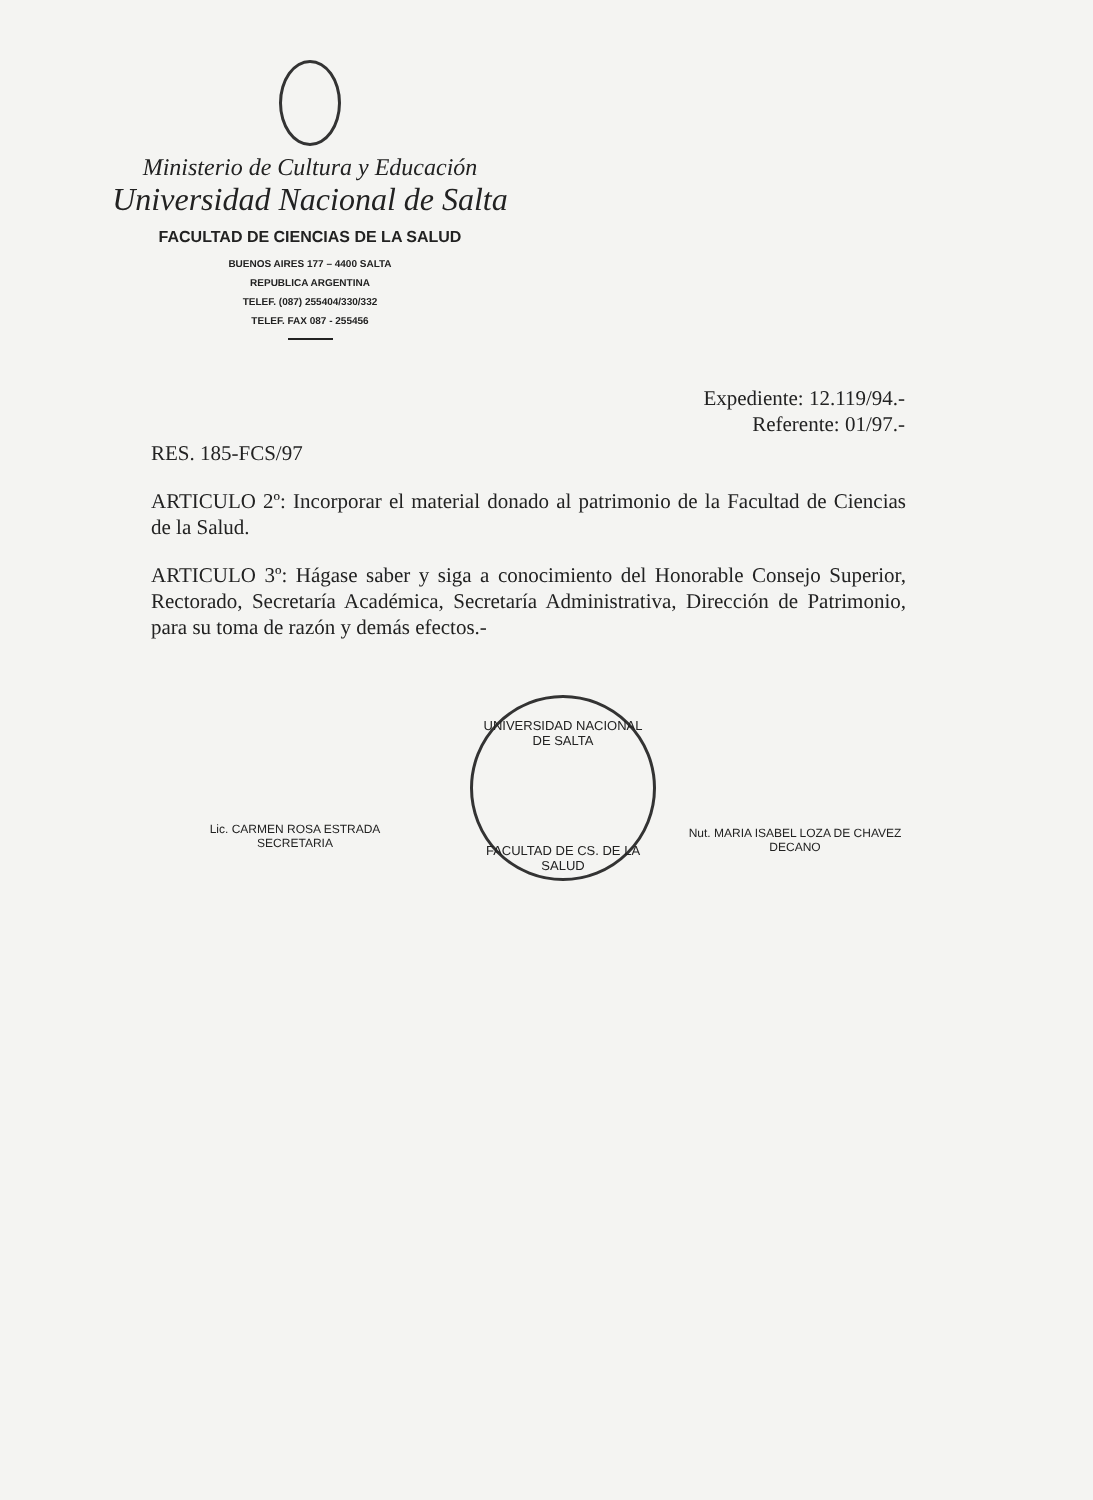Ministerio de Cultura y Educación
Universidad Nacional de Salta
FACULTAD DE CIENCIAS DE LA SALUD
BUENOS AIRES 177 – 4400 SALTA
REPUBLICA ARGENTINA
TELEF. (087) 255404/330/332
TELEF. FAX 087 - 255456
Expediente: 12.119/94.-
Referente: 01/97.-
RES. 185-FCS/97
ARTICULO 2º: Incorporar el material donado al patrimonio de la Facultad de Ciencias de la Salud.
ARTICULO 3º: Hágase saber y siga a conocimiento del Honorable Consejo Superior, Rectorado, Secretaría Académica, Secretaría Administrativa, Dirección de Patrimonio, para su toma de razón y demás efectos.-
Lic. CARMEN ROSA ESTRADA
SECRETARIA
UNIVERSIDAD NACIONAL DE SALTA
FACULTAD DE CS. DE LA SALUD
Nut. MARIA ISABEL LOZA DE CHAVEZ
DECANO